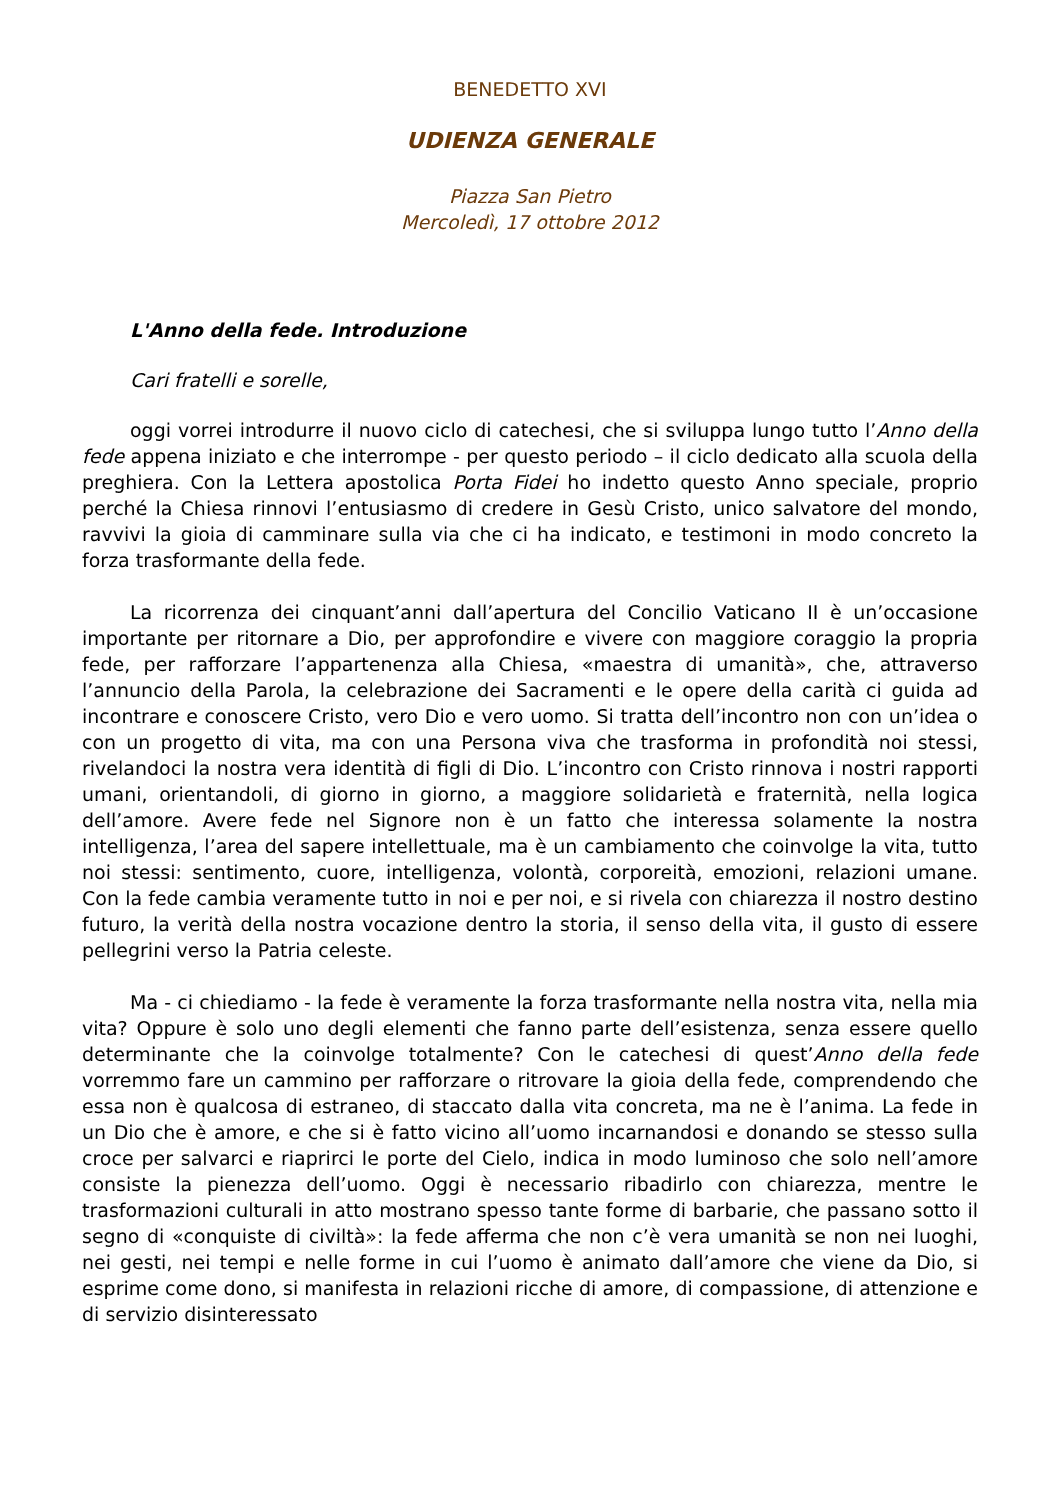BENEDETTO XVI
UDIENZA GENERALE
Piazza San Pietro
Mercoledì, 17 ottobre 2012
L'Anno della fede. Introduzione
Cari fratelli e sorelle,
oggi vorrei introdurre il nuovo ciclo di catechesi, che si sviluppa lungo tutto l’Anno della fede appena iniziato e che interrompe - per questo periodo – il ciclo dedicato alla scuola della preghiera. Con la Lettera apostolica Porta Fidei ho indetto questo Anno speciale, proprio perché la Chiesa rinnovi l’entusiasmo di credere in Gesù Cristo, unico salvatore del mondo, ravvivi la gioia di camminare sulla via che ci ha indicato, e testimoni in modo concreto la forza trasformante della fede.
La ricorrenza dei cinquant’anni dall’apertura del Concilio Vaticano II è un’occasione importante per ritornare a Dio, per approfondire e vivere con maggiore coraggio la propria fede, per rafforzare l’appartenenza alla Chiesa, «maestra di umanità», che, attraverso l’annuncio della Parola, la celebrazione dei Sacramenti e le opere della carità ci guida ad incontrare e conoscere Cristo, vero Dio e vero uomo. Si tratta dell’incontro non con un’idea o con un progetto di vita, ma con una Persona viva che trasforma in profondità noi stessi, rivelandoci la nostra vera identità di figli di Dio. L’incontro con Cristo rinnova i nostri rapporti umani, orientandoli, di giorno in giorno, a maggiore solidarietà e fraternità, nella logica dell’amore. Avere fede nel Signore non è un fatto che interessa solamente la nostra intelligenza, l’area del sapere intellettuale, ma è un cambiamento che coinvolge la vita, tutto noi stessi: sentimento, cuore, intelligenza, volontà, corporeità, emozioni, relazioni umane. Con la fede cambia veramente tutto in noi e per noi, e si rivela con chiarezza il nostro destino futuro, la verità della nostra vocazione dentro la storia, il senso della vita, il gusto di essere pellegrini verso la Patria celeste.
Ma - ci chiediamo - la fede è veramente la forza trasformante nella nostra vita, nella mia vita? Oppure è solo uno degli elementi che fanno parte dell’esistenza, senza essere quello determinante che la coinvolge totalmente? Con le catechesi di quest’Anno della fede vorremmo fare un cammino per rafforzare o ritrovare la gioia della fede, comprendendo che essa non è qualcosa di estraneo, di staccato dalla vita concreta, ma ne è l’anima. La fede in un Dio che è amore, e che si è fatto vicino all’uomo incarnandosi e donando se stesso sulla croce per salvarci e riaprirci le porte del Cielo, indica in modo luminoso che solo nell’amore consiste la pienezza dell’uomo. Oggi è necessario ribadirlo con chiarezza, mentre le trasformazioni culturali in atto mostrano spesso tante forme di barbarie, che passano sotto il segno di «conquiste di civiltà»: la fede afferma che non c’è vera umanità se non nei luoghi, nei gesti, nei tempi e nelle forme in cui l’uomo è animato dall’amore che viene da Dio, si esprime come dono, si manifesta in relazioni ricche di amore, di compassione, di attenzione e di servizio disinteressato